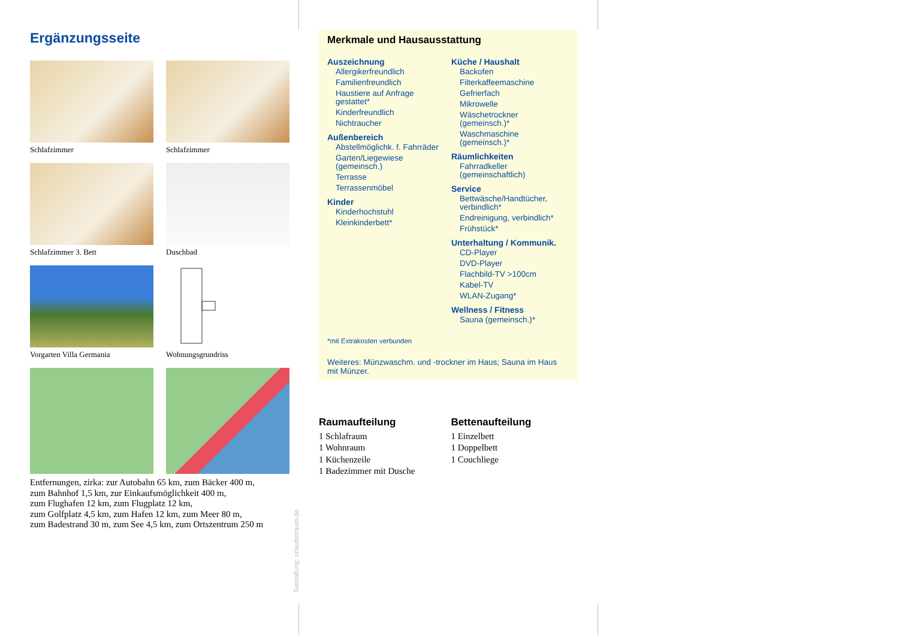Ergänzungsseite
Schlafzimmer
Schlafzimmer
Schlafzimmer 3. Bett
Duschbad
Vorgarten Villa Germania
Wohnungsgrundriss
Entfernungen, zirka: zur Autobahn 65 km, zum Bäcker 400 m,
zum Bahnhof 1,5 km, zur Einkaufsmöglichkeit 400 m,
zum Flughafen 12 km, zum Flugplatz 12 km,
zum Golfplatz 4,5 km, zum Hafen 12 km, zum Meer 80 m,
zum Badestrand 30 m, zum See 4,5 km, zum Ortszentrum 250 m
Gestaltung: urlaubstraum.de
Merkmale und Hausausstattung
Auszeichnung
Allergikerfreundlich
Familienfreundlich
Haustiere auf Anfrage gestattet*
Kinderfreundlich
Nichtraucher
Außenbereich
Abstellmöglichk. f. Fahrräder
Garten/Liegewiese (gemeinsch.)
Terrasse
Terrassenmöbel
Kinder
Kinderhochstuhl
Kleinkinderbett*
Küche / Haushalt
Backofen
Filterkaffeemaschine
Gefrierfach
Mikrowelle
Wäschetrockner (gemeinsch.)*
Waschmaschine (gemeinsch.)*
Räumlichkeiten
Fahrradkeller (gemeinschaftlich)
Service
Bettwäsche/Handtücher, verbindlich*
Endreinigung, verbindlich*
Frühstück*
Unterhaltung / Kommunik.
CD-Player
DVD-Player
Flachbild-TV >100cm
Kabel-TV
WLAN-Zugang*
Wellness / Fitness
Sauna (gemeinsch.)*
*mit Extrakosten verbunden
Weiteres: Münzwaschm. und -trockner im Haus; Sauna im Haus mit Münzer.
Raumaufteilung
1 Schlafraum
1 Wohnraum
1 Küchenzeile
1 Badezimmer mit Dusche
Bettenaufteilung
1 Einzelbett
1 Doppelbett
1 Couchliege